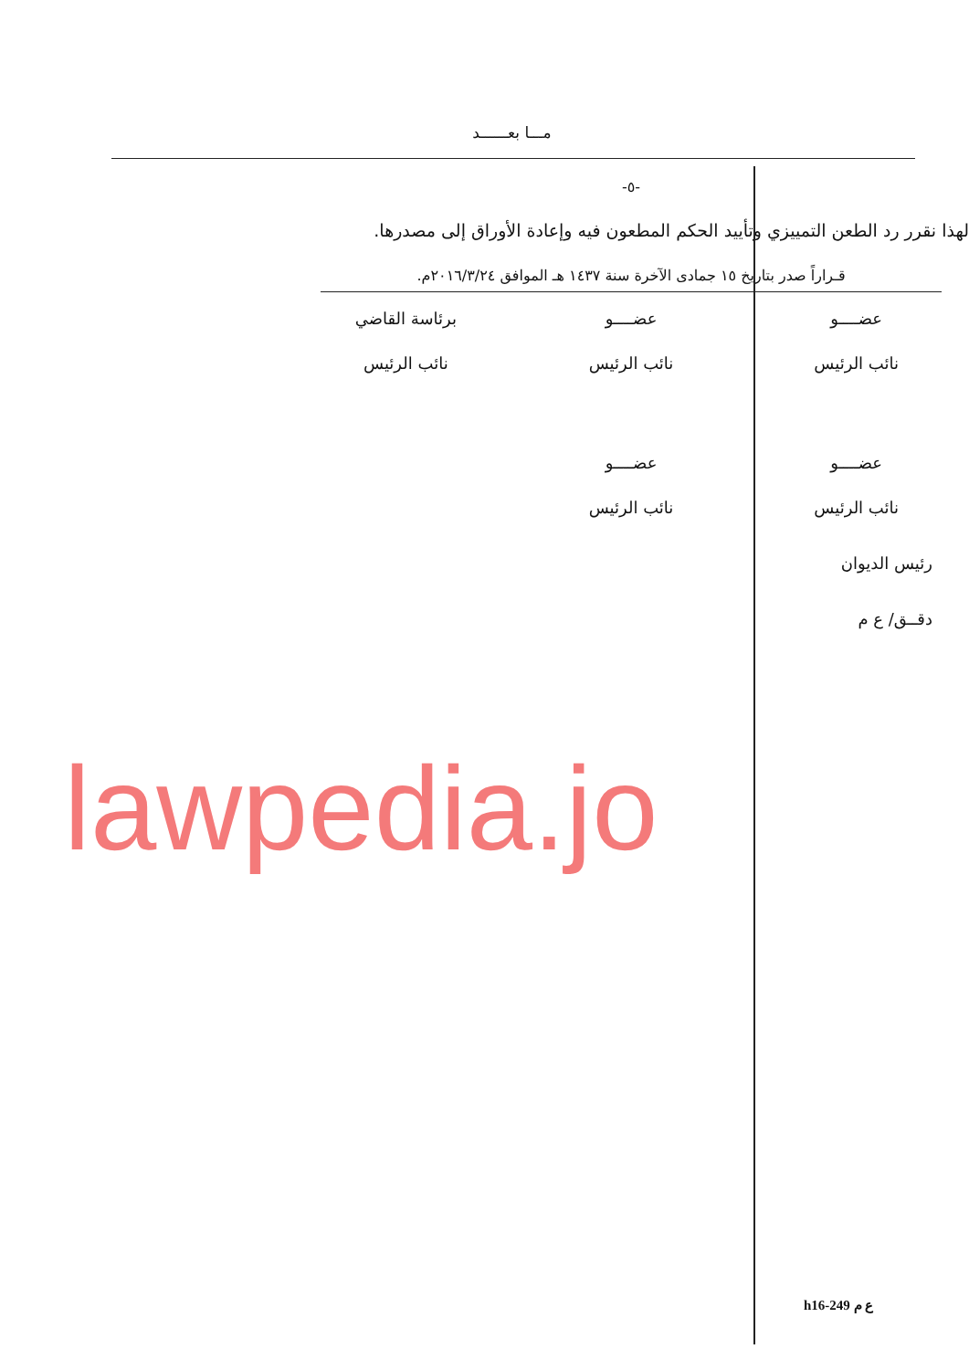مـــا بعــــــد
-٥-
لهذا نقرر رد الطعن التمييزي وتأييد الحكم المطعون فيه وإعادة الأوراق إلى مصدرها.
قـراراً صدر بتاريخ ١٥ جمادى الآخرة سنة ١٤٣٧ هـ الموافق ٢٠١٦/٣/٢٤م.
عضــــو
عضــــو
برئاسة القاضي
نائب الرئيس
نائب الرئيس
نائب الرئيس
عضــــو
عضــــو
نائب الرئيس
نائب الرئيس
رئيس الديوان
دقــق/ ع م
lawpedia.jo
h16-249 ع م